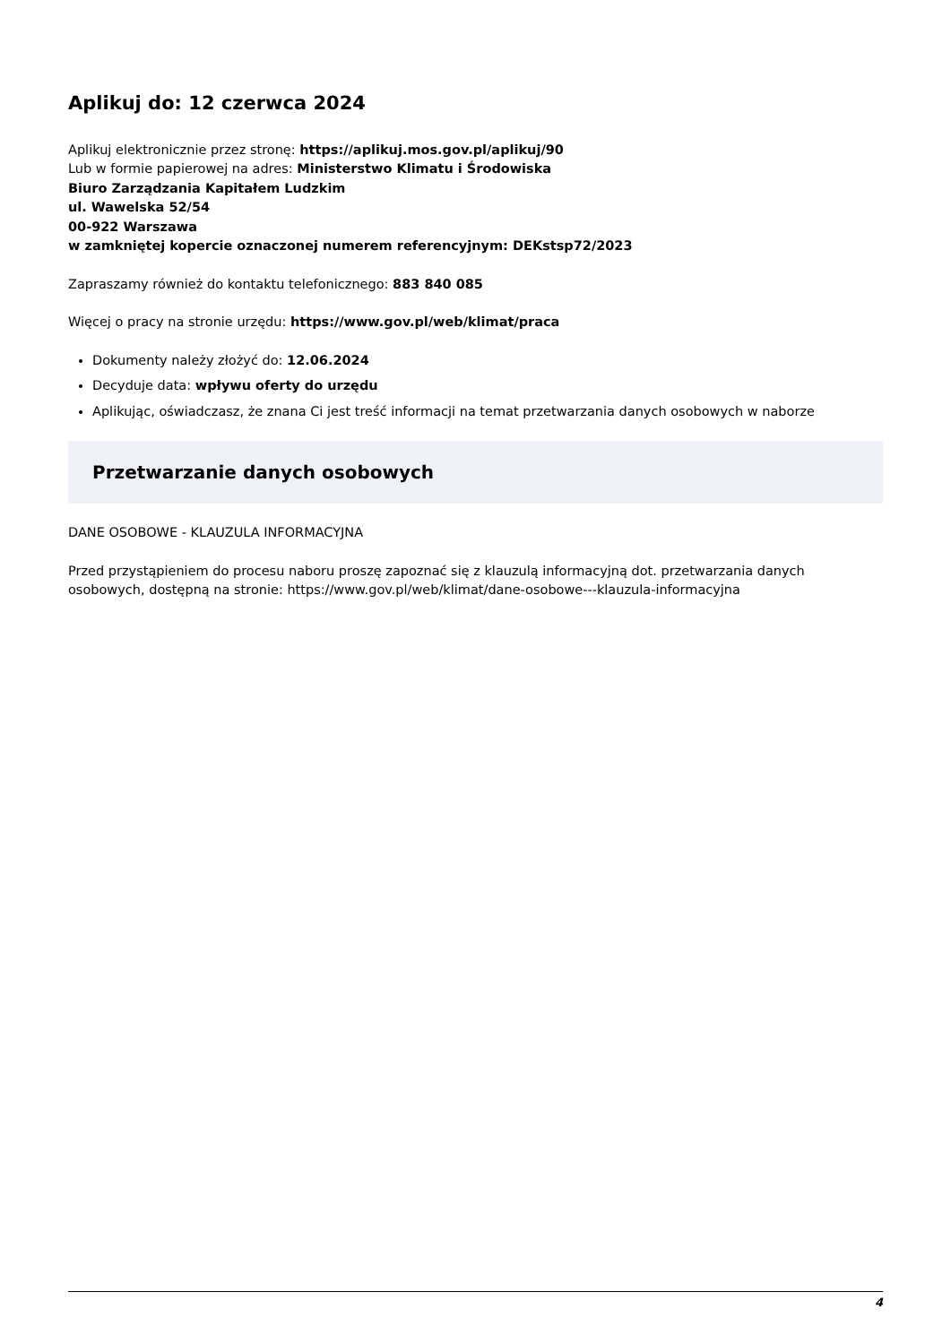Aplikuj do: 12 czerwca 2024
Aplikuj elektronicznie przez stronę: https://aplikuj.mos.gov.pl/aplikuj/90
Lub w formie papierowej na adres: Ministerstwo Klimatu i Środowiska
Biuro Zarządzania Kapitałem Ludzkim
ul. Wawelska 52/54
00-922 Warszawa
w zamkniętej kopercie oznaczonej numerem referencyjnym: DEKstsp72/2023
Zapraszamy również do kontaktu telefonicznego: 883 840 085
Więcej o pracy na stronie urzędu: https://www.gov.pl/web/klimat/praca
Dokumenty należy złożyć do: 12.06.2024
Decyduje data: wpływu oferty do urzędu
Aplikując, oświadczasz, że znana Ci jest treść informacji na temat przetwarzania danych osobowych w naborze
Przetwarzanie danych osobowych
DANE OSOBOWE - KLAUZULA INFORMACYJNA
Przed przystąpieniem do procesu naboru proszę zapoznać się z klauzulą informacyjną dot. przetwarzania danych osobowych, dostępną na stronie: https://www.gov.pl/web/klimat/dane-osobowe---klauzula-informacyjna
4